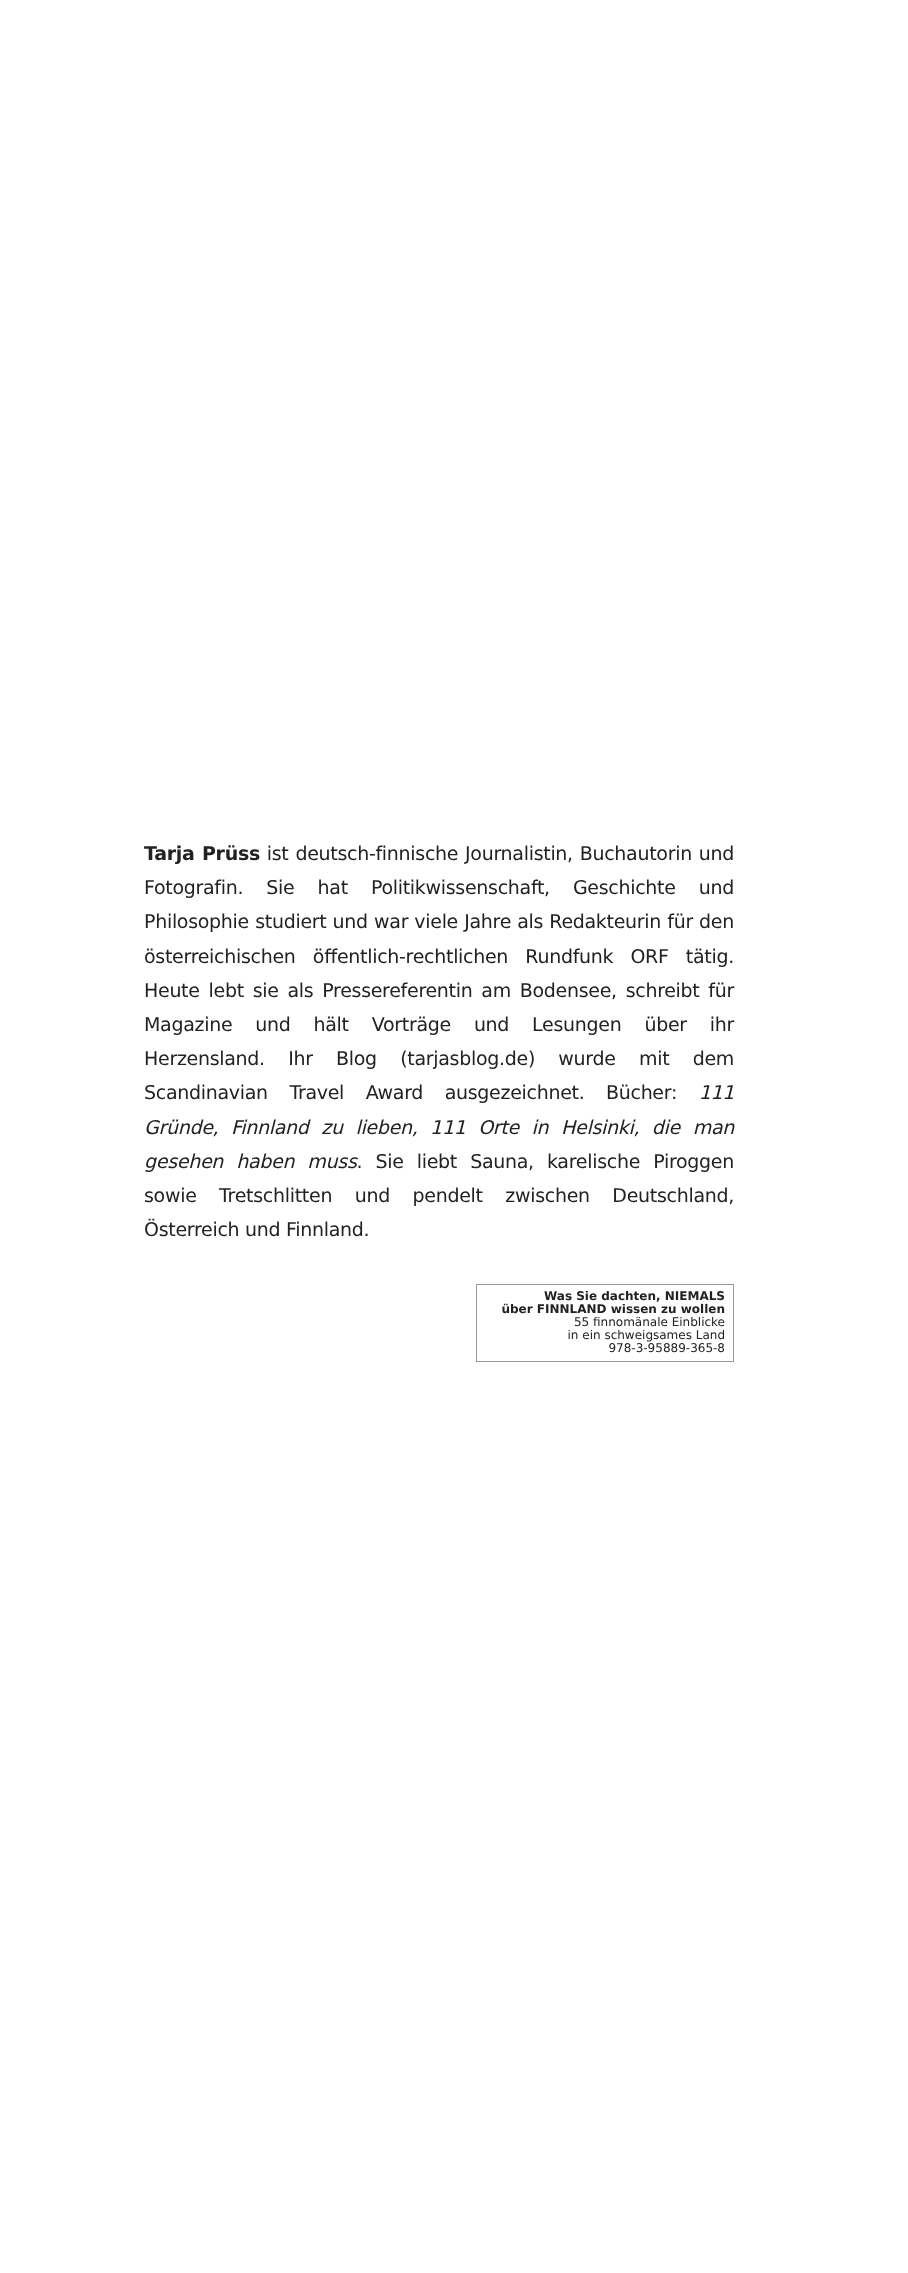Tarja Prüss ist deutsch-finnische Journalistin, Buchautorin und Fotografin. Sie hat Politikwissenschaft, Geschichte und Philosophie studiert und war viele Jahre als Redakteurin für den österreichischen öffentlich-rechtlichen Rundfunk ORF tätig. Heute lebt sie als Pressereferentin am Boden­see, schreibt für Magazine und hält Vorträge und Lesungen über ihr Herzensland. Ihr Blog (tarjasblog.de) wurde mit dem Scandinavian Travel Award ausgezeichnet. Bücher: 111 Gründe, Finnland zu lieben, 111 Orte in Helsinki, die man gesehen haben muss. Sie liebt Sauna, karelische Pi­roggen sowie Tretschlitten und pendelt zwischen Deutsch­land, Österreich und Finnland.
Was Sie dachten, NIEMALS
über FINNLAND wissen zu wollen
55 finnomänale Einblicke
in ein schweigsames Land
978-3-95889-365-8